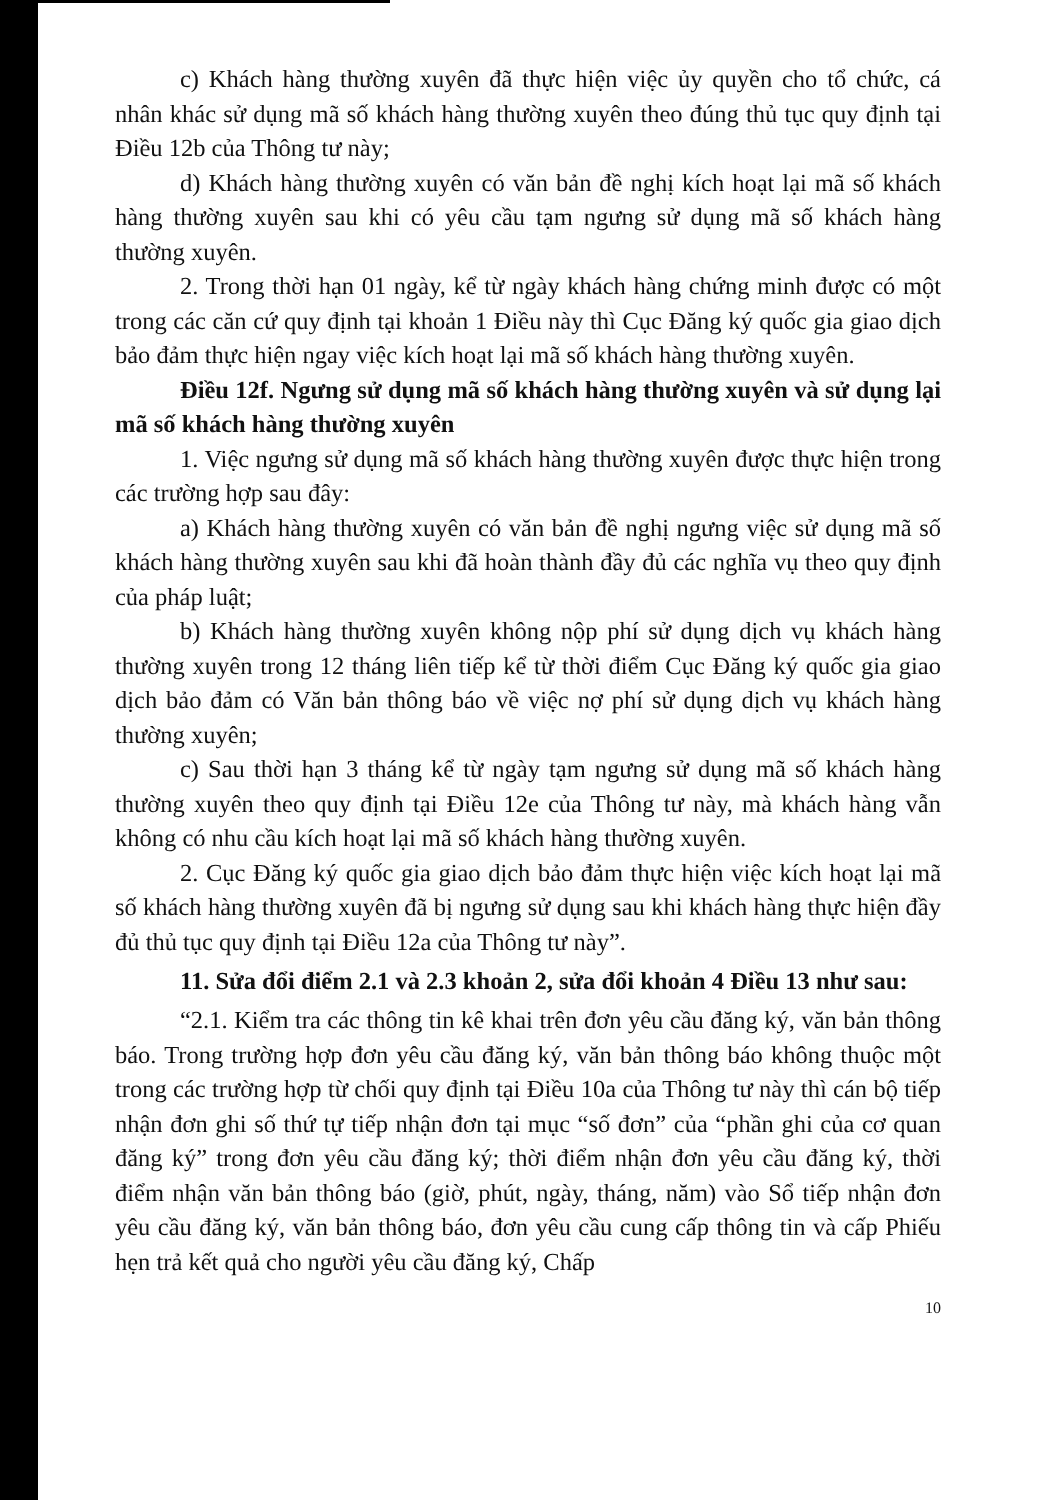c) Khách hàng thường xuyên đã thực hiện việc ủy quyền cho tổ chức, cá nhân khác sử dụng mã số khách hàng thường xuyên theo đúng thủ tục quy định tại Điều 12b của Thông tư này;
d) Khách hàng thường xuyên có văn bản đề nghị kích hoạt lại mã số khách hàng thường xuyên sau khi có yêu cầu tạm ngưng sử dụng mã số khách hàng thường xuyên.
2. Trong thời hạn 01 ngày, kể từ ngày khách hàng chứng minh được có một trong các căn cứ quy định tại khoản 1 Điều này thì Cục Đăng ký quốc gia giao dịch bảo đảm thực hiện ngay việc kích hoạt lại mã số khách hàng thường xuyên.
Điều 12f. Ngưng sử dụng mã số khách hàng thường xuyên và sử dụng lại mã số khách hàng thường xuyên
1. Việc ngưng sử dụng mã số khách hàng thường xuyên được thực hiện trong các trường hợp sau đây:
a) Khách hàng thường xuyên có văn bản đề nghị ngưng việc sử dụng mã số khách hàng thường xuyên sau khi đã hoàn thành đầy đủ các nghĩa vụ theo quy định của pháp luật;
b) Khách hàng thường xuyên không nộp phí sử dụng dịch vụ khách hàng thường xuyên trong 12 tháng liên tiếp kể từ thời điểm Cục Đăng ký quốc gia giao dịch bảo đảm có Văn bản thông báo về việc nợ phí sử dụng dịch vụ khách hàng thường xuyên;
c) Sau thời hạn 3 tháng kể từ ngày tạm ngưng sử dụng mã số khách hàng thường xuyên theo quy định tại Điều 12e của Thông tư này, mà khách hàng vẫn không có nhu cầu kích hoạt lại mã số khách hàng thường xuyên.
2. Cục Đăng ký quốc gia giao dịch bảo đảm thực hiện việc kích hoạt lại mã số khách hàng thường xuyên đã bị ngưng sử dụng sau khi khách hàng thực hiện đầy đủ thủ tục quy định tại Điều 12a của Thông tư này”.
11. Sửa đổi điểm 2.1 và 2.3 khoản 2, sửa đổi khoản 4 Điều 13 như sau:
“2.1. Kiểm tra các thông tin kê khai trên đơn yêu cầu đăng ký, văn bản thông báo. Trong trường hợp đơn yêu cầu đăng ký, văn bản thông báo không thuộc một trong các trường hợp từ chối quy định tại Điều 10a của Thông tư này thì cán bộ tiếp nhận đơn ghi số thứ tự tiếp nhận đơn tại mục “số đơn” của “phần ghi của cơ quan đăng ký” trong đơn yêu cầu đăng ký; thời điểm nhận đơn yêu cầu đăng ký, thời điểm nhận văn bản thông báo (giờ, phút, ngày, tháng, năm) vào Sổ tiếp nhận đơn yêu cầu đăng ký, văn bản thông báo, đơn yêu cầu cung cấp thông tin và cấp Phiếu hẹn trả kết quả cho người yêu cầu đăng ký, Chấp
10